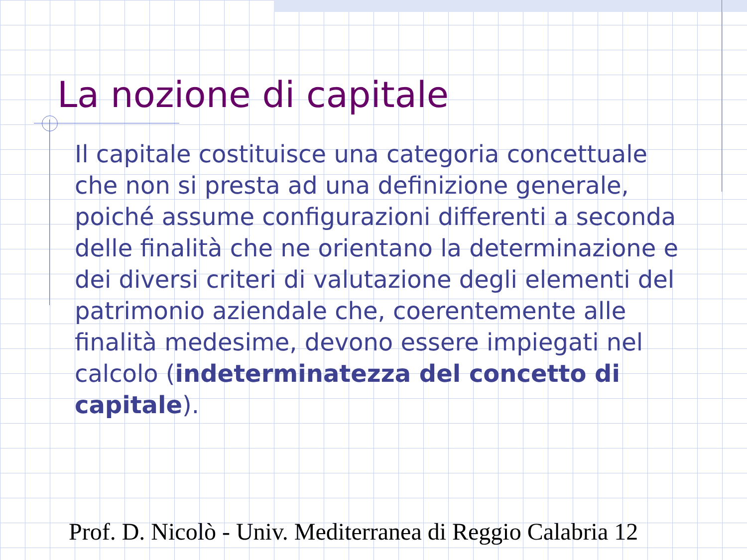La nozione di capitale
Il capitale costituisce una categoria concettuale che non si presta ad una definizione generale, poiché assume configurazioni differenti a seconda delle finalità che ne orientano la determinazione e dei diversi criteri di valutazione degli elementi del patrimonio aziendale che, coerentemente alle finalità medesime, devono essere impiegati nel calcolo (indeterminatezza del concetto di capitale).
Prof. D. Nicolò - Univ. Mediterranea di Reggio Calabria 12